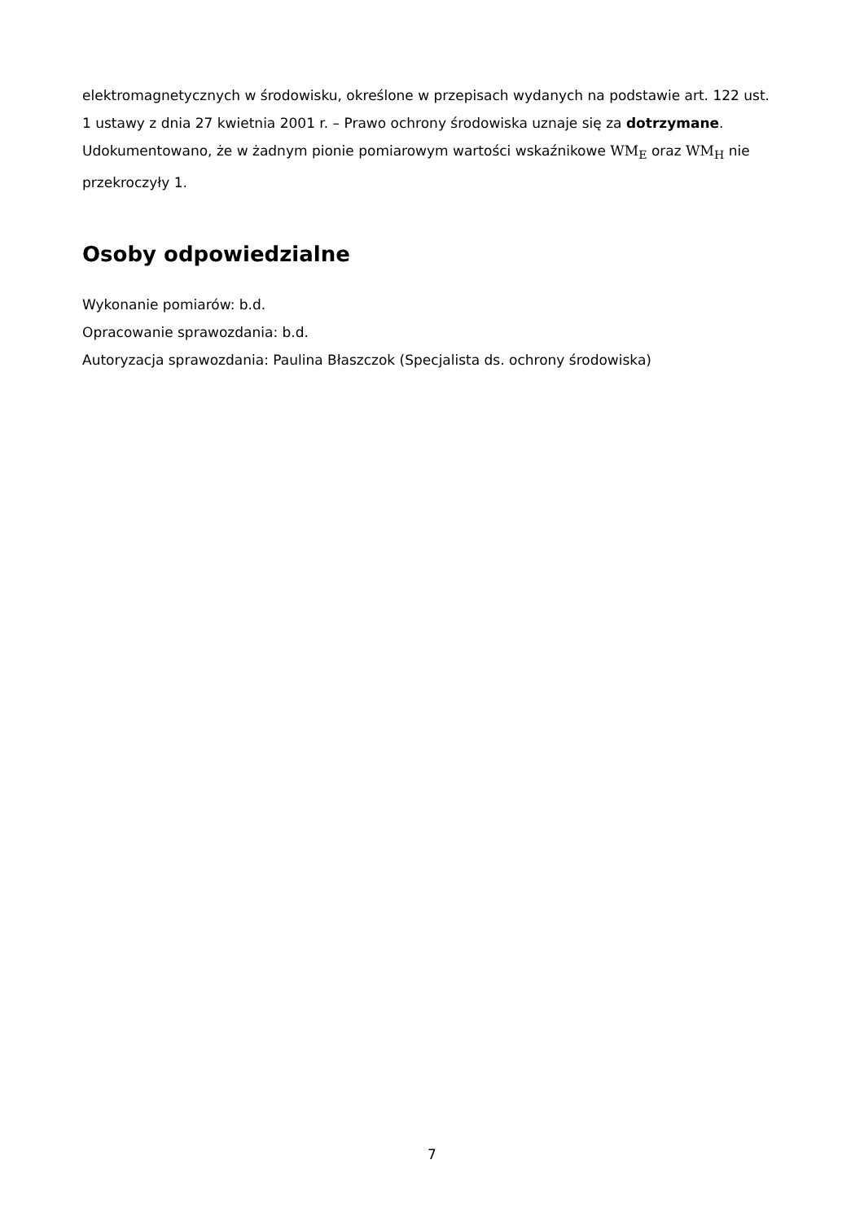elektromagnetycznych w środowisku, określone w przepisach wydanych na podstawie art. 122 ust. 1 ustawy z dnia 27 kwietnia 2001 r. – Prawo ochrony środowiska uznaje się za dotrzymane. Udokumentowano, że w żadnym pionie pomiarowym wartości wskaźnikowe WM<sub>E</sub> oraz WM<sub>H</sub> nie przekroczyły 1.
Osoby odpowiedzialne
Wykonanie pomiarów: b.d.
Opracowanie sprawozdania: b.d.
Autoryzacja sprawozdania: Paulina Błaszczok (Specjalista ds. ochrony środowiska)
7